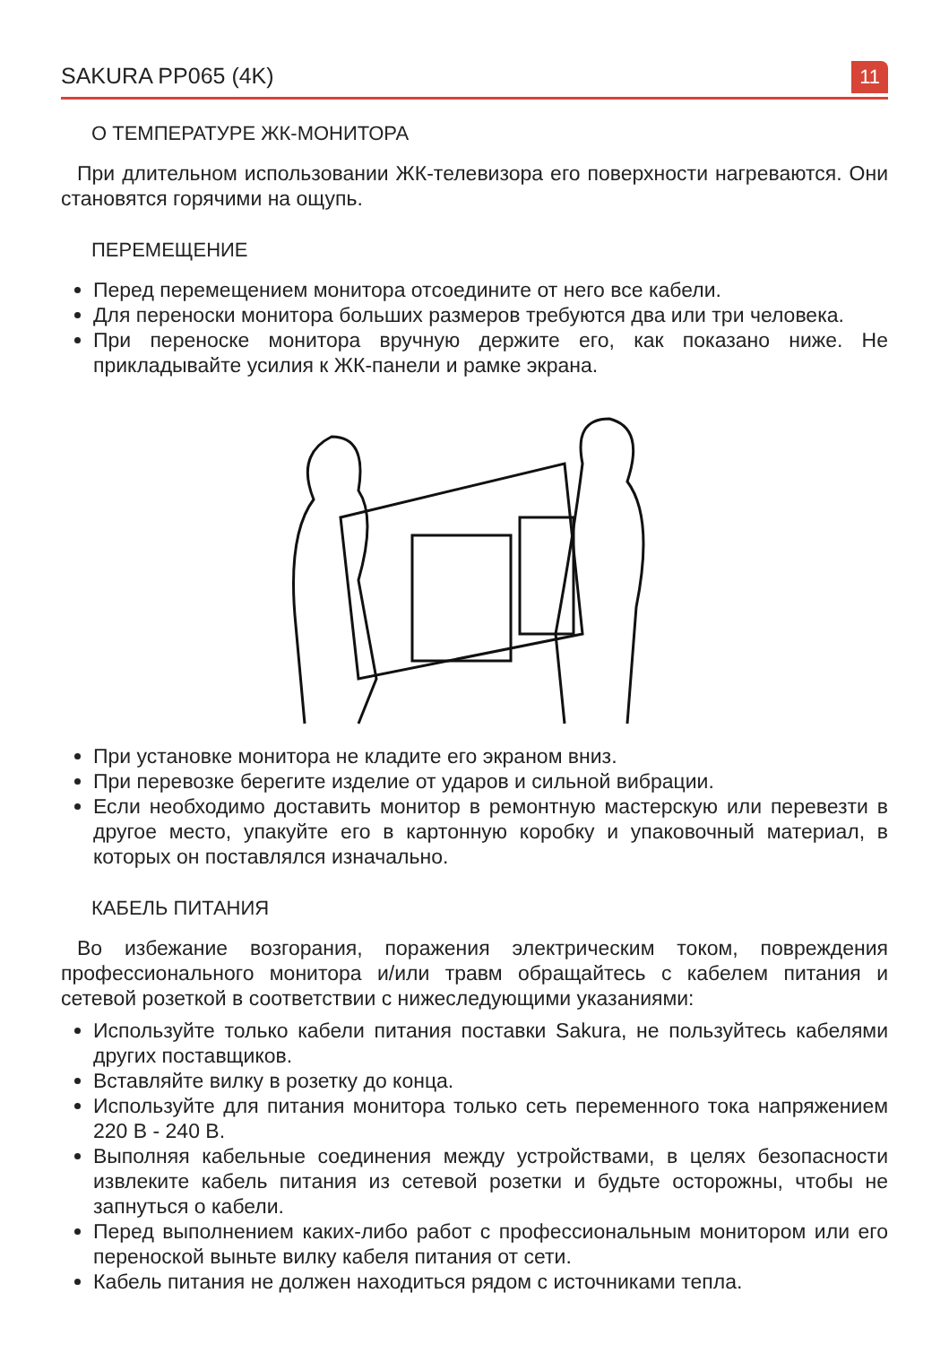SAKURA PP065 (4K) 11
О ТЕМПЕРАТУРЕ ЖК-МОНИТОРА
При длительном использовании ЖК-телевизора его поверхности нагреваются. Они становятся горячими на ощупь.
ПЕРЕМЕЩЕНИЕ
Перед перемещением монитора отсоедините от него все кабели.
Для переноски монитора больших размеров требуются два или три человека.
При переноске монитора вручную держите его, как показано ниже. Не прикладывайте усилия к ЖК-панели и рамке экрана.
При установке монитора не кладите его экраном вниз.
При перевозке берегите изделие от ударов и сильной вибрации.
Если необходимо доставить монитор в ремонтную мастерскую или перевезти в другое место, упакуйте его в картонную коробку и упаковочный материал, в которых он поставлялся изначально.
КАБЕЛЬ ПИТАНИЯ
Во избежание возгорания, поражения электрическим током, повреждения профессионального монитора и/или травм обращайтесь с кабелем питания и сетевой розеткой в соответствии с нижеследующими указаниями:
Используйте только кабели питания поставки Sakura, не пользуйтесь кабелями других поставщиков.
Вставляйте вилку в розетку до конца.
Используйте для питания монитора только сеть переменного тока напряжением 220 В - 240 В.
Выполняя кабельные соединения между устройствами, в целях безопасности извлеките кабель питания из сетевой розетки и будьте осторожны, чтобы не запнуться о кабели.
Перед выполнением каких-либо работ с профессиональным монитором или его переноской выньте вилку кабеля питания от сети.
Кабель питания не должен находиться рядом с источниками тепла.